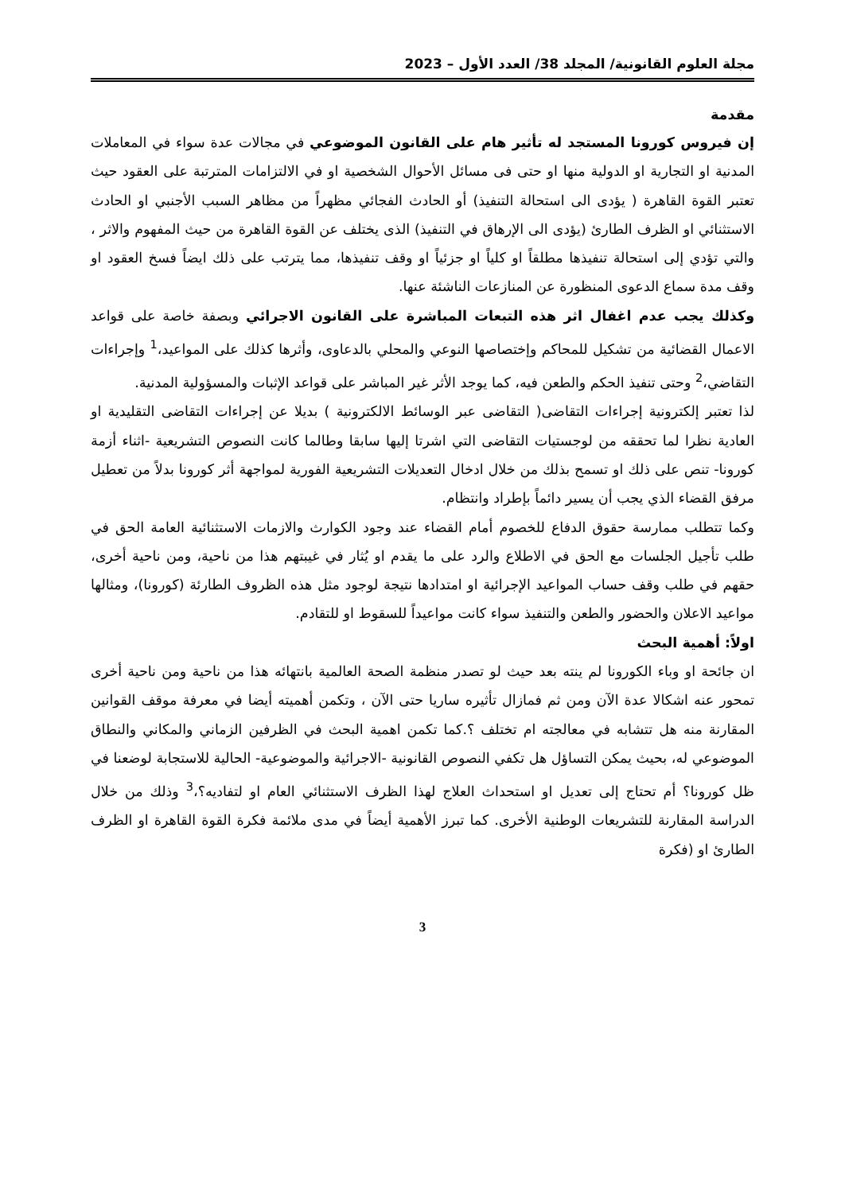مجلة العلوم القانونية/ المجلد 38/ العدد الأول – 2023
مقدمة
إن فيروس كورونا المستجد له تأثير هام على القانون الموضوعي في مجالات عدة سواء في المعاملات المدنية او التجارية او الدولية منها او حتى فى مسائل الأحوال الشخصية او في الالتزامات المترتبة على العقود حيث تعتبر القوة القاهرة ( يؤدى الى استحالة التنفيذ) أو الحادث الفجائي مظهراً من مظاهر السبب الأجنبي او الحادث الاستثنائي او الظرف الطارئ (يؤدى الى الإرهاق في التنفيذ) الذى يختلف عن القوة القاهرة من حيث المفهوم والاثر ، والتي تؤدي إلى استحالة تنفيذها مطلقاً او كلياً او جزئياً او وقف تنفيذها، مما يترتب على ذلك ايضاً فسخ العقود او وقف مدة سماع الدعوى المنظورة عن المنازعات الناشئة عنها.
وكذلك يجب عدم اغفال اثر هذه التبعات المباشرة على القانون الاجرائي وبصفة خاصة على قواعد الاعمال القضائية من تشكيل للمحاكم وإختصاصها النوعي والمحلي بالدعاوى، وأثرها كذلك على المواعيد،<sup>1</sup> وإجراءات التقاضي،<sup>2</sup> وحتى تنفيذ الحكم والطعن فيه، كما يوجد الأثر غير المباشر على قواعد الإثبات والمسؤولية المدنية.
لذا تعتبر إلكترونية إجراءات التقاضى( التقاضى عبر الوسائط الالكترونية ) بديلا عن إجراءات التقاضى التقليدية او العادية نظرا لما تحققه من لوجستيات التقاضى التي اشرتا إليها سابقا وطالما كانت النصوص التشريعية -اثناء أزمة كورونا- تنص على ذلك او تسمح بذلك من خلال ادخال التعديلات التشريعية الفورية لمواجهة أثر كورونا بدلاً من تعطيل مرفق القضاء الذي يجب أن يسير دائماً بإطراد وانتظام.
وكما تتطلب ممارسة حقوق الدفاع للخصوم أمام القضاء عند وجود الكوارث والازمات الاستثنائية العامة الحق في طلب تأجيل الجلسات مع الحق في الاطلاع والرد على ما يقدم او يُثار في غيبتهم هذا من ناحية، ومن ناحية أخرى، حقهم في طلب وقف حساب المواعيد الإجرائية او امتدادها نتيجة لوجود مثل هذه الظروف الطارئة (كورونا)، ومثالها مواعيد الاعلان والحضور والطعن والتنفيذ سواء كانت مواعيداً للسقوط او للتقادم.
اولاً: أهمية البحث
ان جائحة او وباء الكورونا لم ينته بعد حيث لو تصدر منظمة الصحة العالمية بانتهائه هذا من ناحية ومن ناحية أخرى تمحور عنه اشكالا عدة الآن ومن ثم فمازال تأثيره ساريا حتى الآن ، وتكمن أهميته أيضا في معرفة موقف القوانين المقارنة منه هل تتشابه في معالجته ام تختلف ؟.كما تكمن اهمية البحث في الظرفين الزماني والمكاني والنطاق الموضوعي له، بحيث يمكن التساؤل هل تكفي النصوص القانونية -الاجرائية والموضوعية- الحالية للاستجابة لوضعنا في ظل كورونا؟ أم تحتاج إلى تعديل او استحداث العلاج لهذا الظرف الاستثنائي العام او لتفاديه؟،<sup>3</sup> وذلك من خلال الدراسة المقارنة للتشريعات الوطنية الأخرى. كما تبرز الأهمية أيضاً في مدى ملائمة فكرة القوة القاهرة او الظرف الطارئ او (فكرة
3